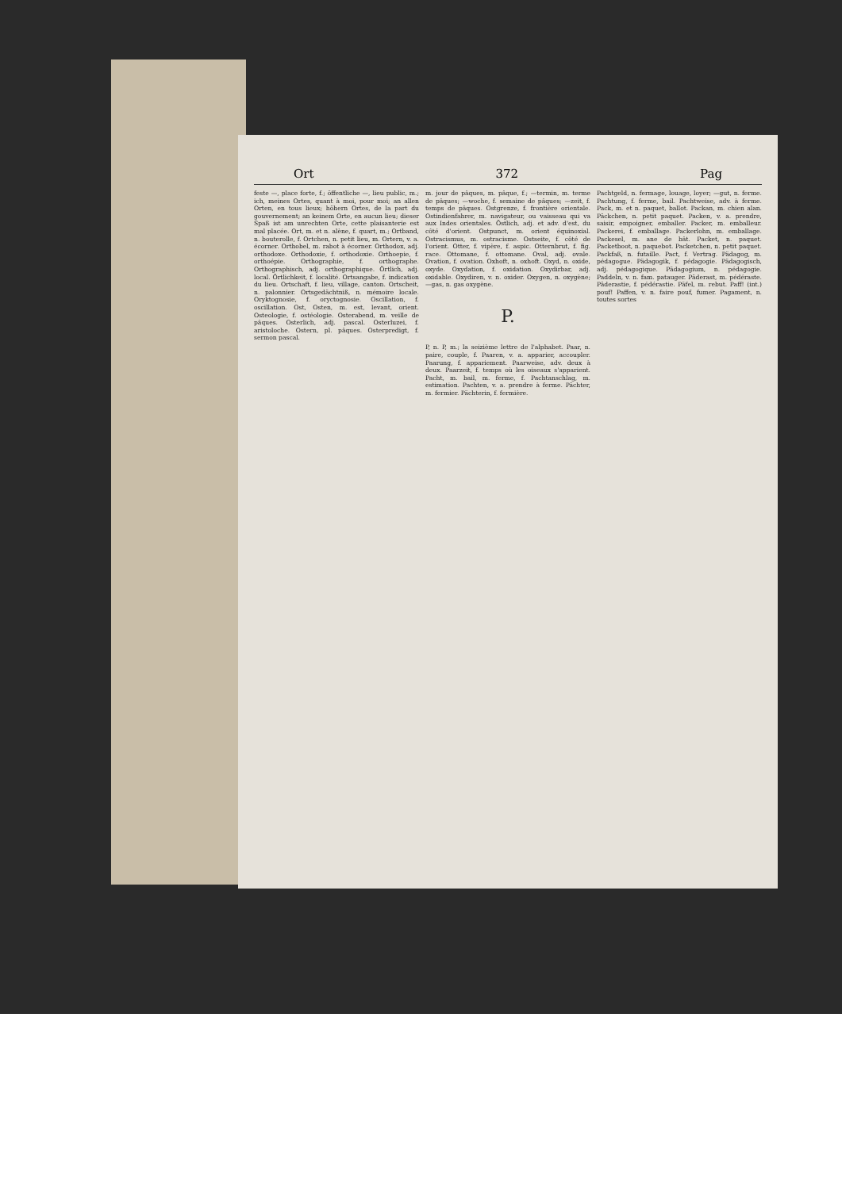Ort 372 Pag
feste —, place forte, f.; öffentliche —, lieu public, m.; ich, meines Ortes, quant à moi, pour moi; an allen Orten, en tous lieux; höhern Ortes, de la part du gouvernement; an keinem Orte, en aucun lieu; dieser Spaß ist am unrechten Orte, cette plaisanterie est mal placée. Ort, m. et n. alène, f. quart, m.; Ortband, n. bouterolle, f. Ortchen, n. petit lieu, m. Ortern, v. a. écorner. Orthobel, m. rabot à écorner. Orthodox, adj. orthodoxe. Orthodoxie, f. orthodoxie. Orthoepie, f. orthoépie. Orthographie, f. orthographe. Orthographisch, adj. orthographique. Örtlich, adj. local. Örtlichkeit, f. localité. Ortsangabe, f. indication du lieu. Ortschaft, f. lieu, village, canton. Ortscheit, n. palonnier. Ortsgedächtniß, n. mémoire locale. Oryktognosie, f. oryctognosie. Oscillation, f. oscillation. Ost, Osten, m. est, levant, orient. Osteologie, f. ostéologie. Osterabend, m. veille de pâques. Osterlich, adj. pascal. Osterluzei, f. aristoloche. Ostern, pl. pâques. Osterpredigt, f. sermon pascal.
m. jour de pâques, m. pâque, f.; —termin, m. terme de pâques; —woche, f. semaine de pâques; —zeit, f. temps de pâques. Ostgrenze, f. frontière orientale. Ostindienfahrer, m. navigateur, ou vaisseau qui va aux Indes orientales. Östlich, adj. et adv. d'est, du côté d'orient. Ostpunct, m. orient équinoxial. Ostracismus, m. ostracisme. Ostseite, f. côté de l'orient. Otter, f. vipère, f. aspic. Otternbrut, f. fig. race. Ottomane, f. ottomane. Oval, adj. ovale. Ovation, f. ovation. Oxhoft, n. oxhoft. Oxyd, n. oxide, oxyde. Oxydation, f. oxidation. Oxydirbar, adj. oxidable. Oxydiren, v. n. oxider. Oxygen, n. oxygène; —gas, n. gas oxygène.
P.
P, n. P, m.; la seizième lettre de l'alphabet. Paar, n. paire, couple, f. Paaren, v. a. apparier, accoupler. Paarung, f. appariement. Paarweise, adv. deux à deux. Paarzeit, f. temps où les oiseaux s'apparient. Pacht, m. bail, m. ferme, f. Pachtanschlag, m. estimation. Pachten, v. a. prendre à ferme. Pächter, m. fermier. Pächterin, f. fermière.
Pachtgeld, n. fermage, louage, loyer; —gut, n. ferme. Pachtung, f. ferme, bail. Pachtweise, adv. à ferme. Pack, m. et n. paquet, ballot. Packan, m. chien alan. Päckchen, n. petit paquet. Packen, v. a. prendre, saisir, empoigner, emballer. Packer, m. emballeur. Packerei, f. emballage. Packerlohn, m. emballage. Packesel, m. ane de bât. Packet, n. paquet. Packetboot, n. paquebot. Packetchen, n. petit paquet. Packfaß, n. futaille. Pact, f. Vertrag. Pädagog, m. pédagogue. Pädagogik, f. pédagogie. Pädagogisch, adj. pédagogique. Pädagogium, n. pédagogie. Paddeln, v. n. fam. patauger. Päderast, m. pédéraste. Päderastie, f. pédérastie. Päfel, m. rebut. Paff! (int.) pouf! Paffen, v. n. faire pouf, fumer. Pagament, n. toutes sortes